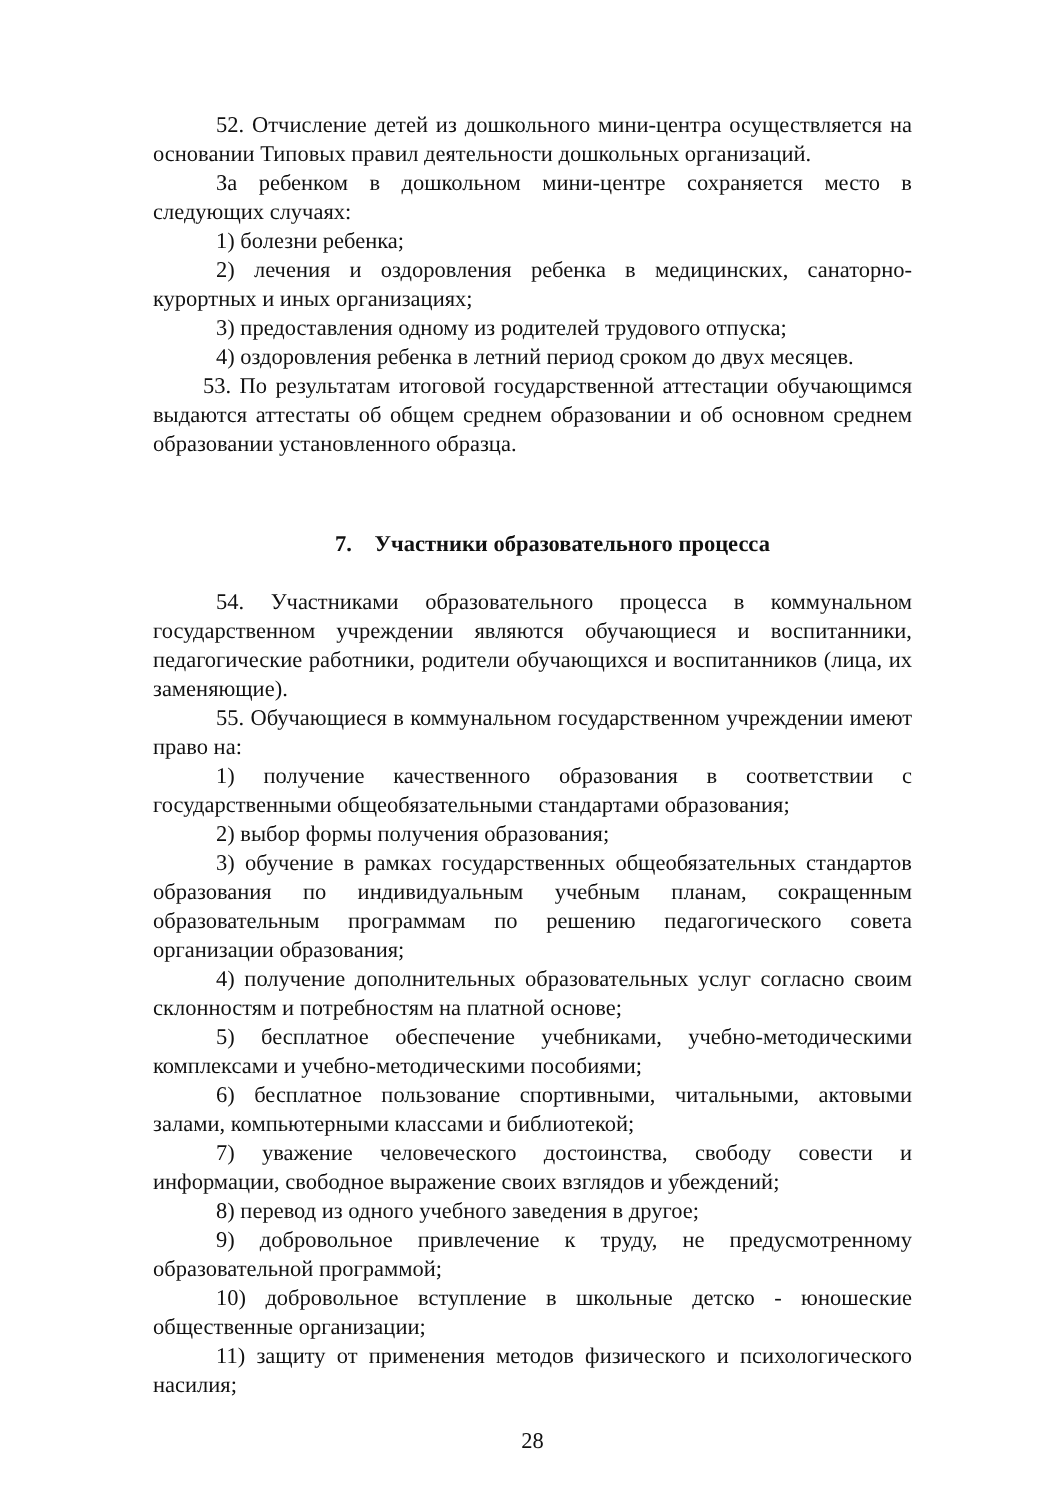52. Отчисление детей из дошкольного мини-центра осуществляется на основании Типовых правил деятельности дошкольных организаций.
За ребенком в дошкольном мини-центре сохраняется место в следующих случаях:
1) болезни ребенка;
2) лечения и оздоровления ребенка в медицинских, санаторно-курортных и иных организациях;
3) предоставления одному из родителей трудового отпуска;
4) оздоровления ребенка в летний период сроком до двух месяцев.
53. По результатам итоговой государственной аттестации обучающимся выдаются аттестаты об общем среднем образовании и об основном среднем образовании установленного образца.
7. Участники образовательного процесса
54. Участниками образовательного процесса в коммунальном государственном учреждении являются обучающиеся и воспитанники, педагогические работники, родители обучающихся и воспитанников (лица, их заменяющие).
55. Обучающиеся в коммунальном государственном учреждении имеют право на:
1) получение качественного образования в соответствии с государственными общеобязательными стандартами образования;
2) выбор формы получения образования;
3) обучение в рамках государственных общеобязательных стандартов образования по индивидуальным учебным планам, сокращенным образовательным программам по решению педагогического совета организации образования;
4) получение дополнительных образовательных услуг согласно своим склонностям и потребностям на платной основе;
5) бесплатное обеспечение учебниками, учебно-методическими комплексами и учебно-методическими пособиями;
6) бесплатное пользование спортивными, читальными, актовыми залами, компьютерными классами и библиотекой;
7) уважение человеческого достоинства, свободу совести и информации, свободное выражение своих взглядов и убеждений;
8) перевод из одного учебного заведения в другое;
9) добровольное привлечение к труду, не предусмотренному образовательной программой;
10) добровольное вступление в школьные детско - юношеские общественные организации;
11) защиту от применения методов физического и психологического насилия;
28